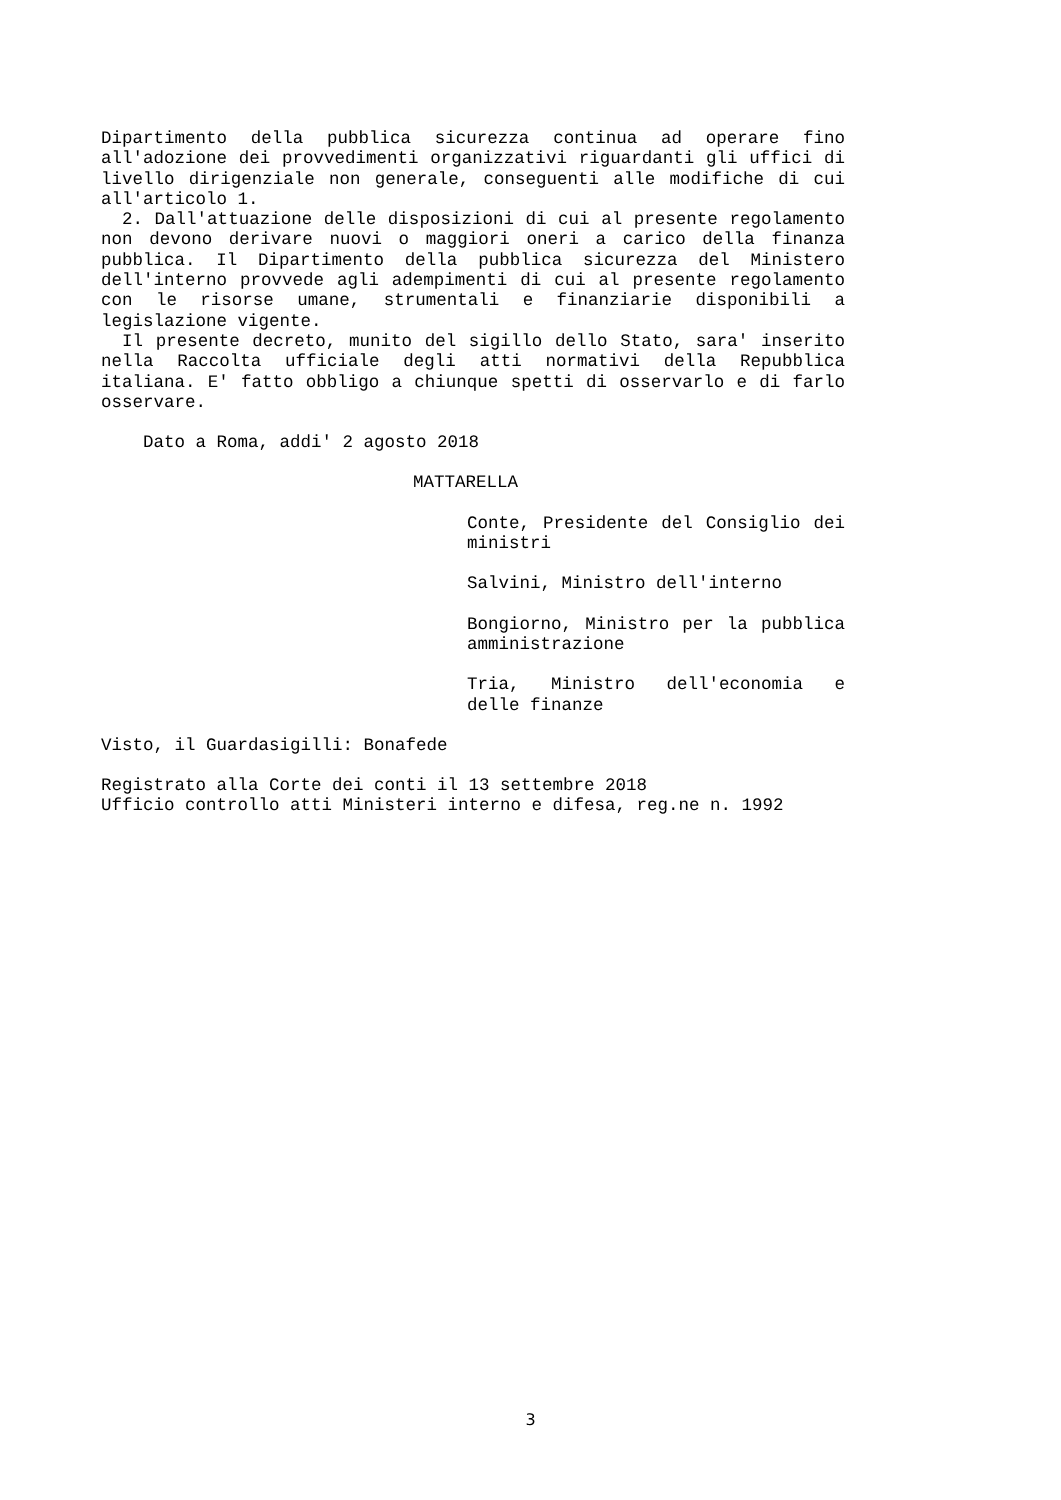Dipartimento della pubblica sicurezza continua ad operare fino all'adozione dei provvedimenti organizzativi riguardanti gli uffici di livello dirigenziale non generale, conseguenti alle modifiche di cui all'articolo 1.
2. Dall'attuazione delle disposizioni di cui al presente regolamento non devono derivare nuovi o maggiori oneri a carico della finanza pubblica. Il Dipartimento della pubblica sicurezza del Ministero dell'interno provvede agli adempimenti di cui al presente regolamento con le risorse umane, strumentali e finanziarie disponibili a legislazione vigente.
Il presente decreto, munito del sigillo dello Stato, sara' inserito nella Raccolta ufficiale degli atti normativi della Repubblica italiana. E' fatto obbligo a chiunque spetti di osservarlo e di farlo osservare.
Dato a Roma, addi' 2 agosto 2018
MATTARELLA
Conte, Presidente del Consiglio dei ministri
Salvini, Ministro dell'interno
Bongiorno, Ministro per la pubblica amministrazione
Tria, Ministro dell'economia e delle finanze
Visto, il Guardasigilli: Bonafede
Registrato alla Corte dei conti il 13 settembre 2018
Ufficio controllo atti Ministeri interno e difesa, reg.ne n. 1992
3